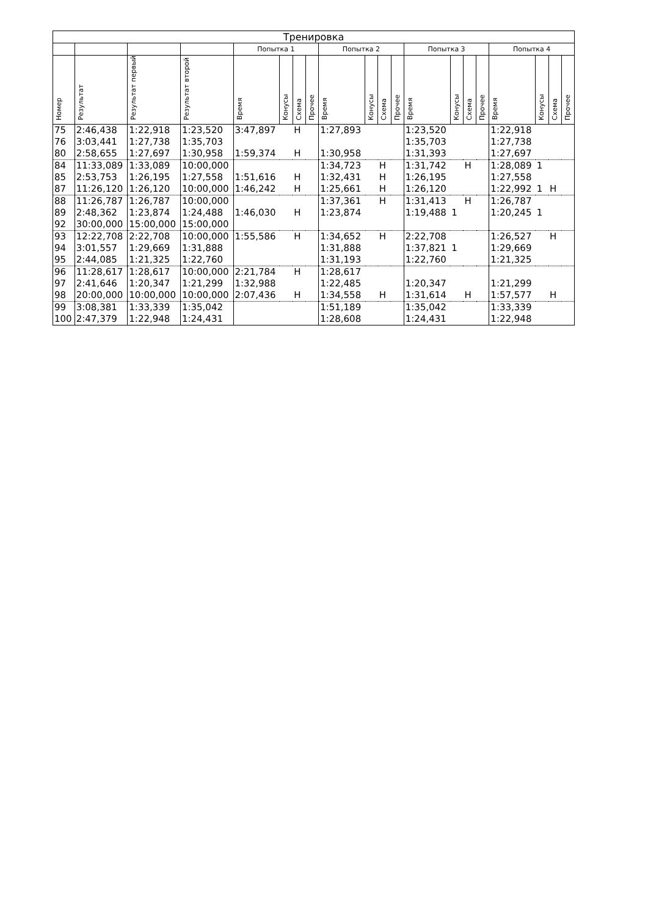| Тренировка | | | | | | | | | | | | | | | | | | | | |
| --- | --- | --- | --- | --- | --- | --- | --- | --- | --- | --- | --- | --- | --- | --- | --- | --- | --- | --- | --- | --- |
| | | | | Попытка 1 | | | | Попытка 2 | | | | Попытка 3 | | | | Попытка 4 | | | | |
| Номер | Результат | Результат первый | Результат второй | Время | Конусы | Схема | Прочее | Время | Конусы | Схема | Прочее | Время | Конусы | Схема | Прочее | Время | Конусы | Схема | Прочее | |
| 75 | 2:46,438 | 1:22,918 | 1:23,520 | 3:47,897 | | Н | | 1:27,893 | | | | 1:23,520 | | | | 1:22,918 | | | | |
| 76 | 3:03,441 | 1:27,738 | 1:35,703 | | | | | | | | | 1:35,703 | | | | 1:27,738 | | | | |
| 80 | 2:58,655 | 1:27,697 | 1:30,958 | 1:59,374 | | Н | | 1:30,958 | | | | 1:31,393 | | | | 1:27,697 | | | | |
| 84 | 11:33,089 | 1:33,089 | 10:00,000 | | | | | 1:34,723 | | Н | | 1:31,742 | | Н | | 1:28,089 | 1 | | | |
| 85 | 2:53,753 | 1:26,195 | 1:27,558 | 1:51,616 | | Н | | 1:32,431 | | Н | | 1:26,195 | | | | 1:27,558 | | | | |
| 87 | 11:26,120 | 1:26,120 | 10:00,000 | 1:46,242 | | Н | | 1:25,661 | | Н | | 1:26,120 | | | | 1:22,992 | 1 | Н | | |
| 88 | 11:26,787 | 1:26,787 | 10:00,000 | | | | | 1:37,361 | | Н | | 1:31,413 | | Н | | 1:26,787 | | | | |
| 89 | 2:48,362 | 1:23,874 | 1:24,488 | 1:46,030 | | Н | | 1:23,874 | | | | 1:19,488 | 1 | | | 1:20,245 | 1 | | | |
| 92 | 30:00,000 | 15:00,000 | 15:00,000 | | | | | | | | | | | | | | | | | |
| 93 | 12:22,708 | 2:22,708 | 10:00,000 | 1:55,586 | | Н | | 1:34,652 | | Н | | 2:22,708 | | | | 1:26,527 | | Н | | |
| 94 | 3:01,557 | 1:29,669 | 1:31,888 | | | | | 1:31,888 | | | | 1:37,821 | 1 | | | 1:29,669 | | | | |
| 95 | 2:44,085 | 1:21,325 | 1:22,760 | | | | | 1:31,193 | | | | 1:22,760 | | | | 1:21,325 | | | | |
| 96 | 11:28,617 | 1:28,617 | 10:00,000 | 2:21,784 | | Н | | 1:28,617 | | | | | | | | | | | | |
| 97 | 2:41,646 | 1:20,347 | 1:21,299 | 1:32,988 | | | | 1:22,485 | | | | 1:20,347 | | | | 1:21,299 | | | | |
| 98 | 20:00,000 | 10:00,000 | 10:00,000 | 2:07,436 | | Н | | 1:34,558 | | Н | | 1:31,614 | | Н | | 1:57,577 | | Н | | |
| 99 | 3:08,381 | 1:33,339 | 1:35,042 | | | | | 1:51,189 | | | | 1:35,042 | | | | 1:33,339 | | | | |
| 100 | 2:47,379 | 1:22,948 | 1:24,431 | | | | | 1:28,608 | | | | 1:24,431 | | | | 1:22,948 | | | | |